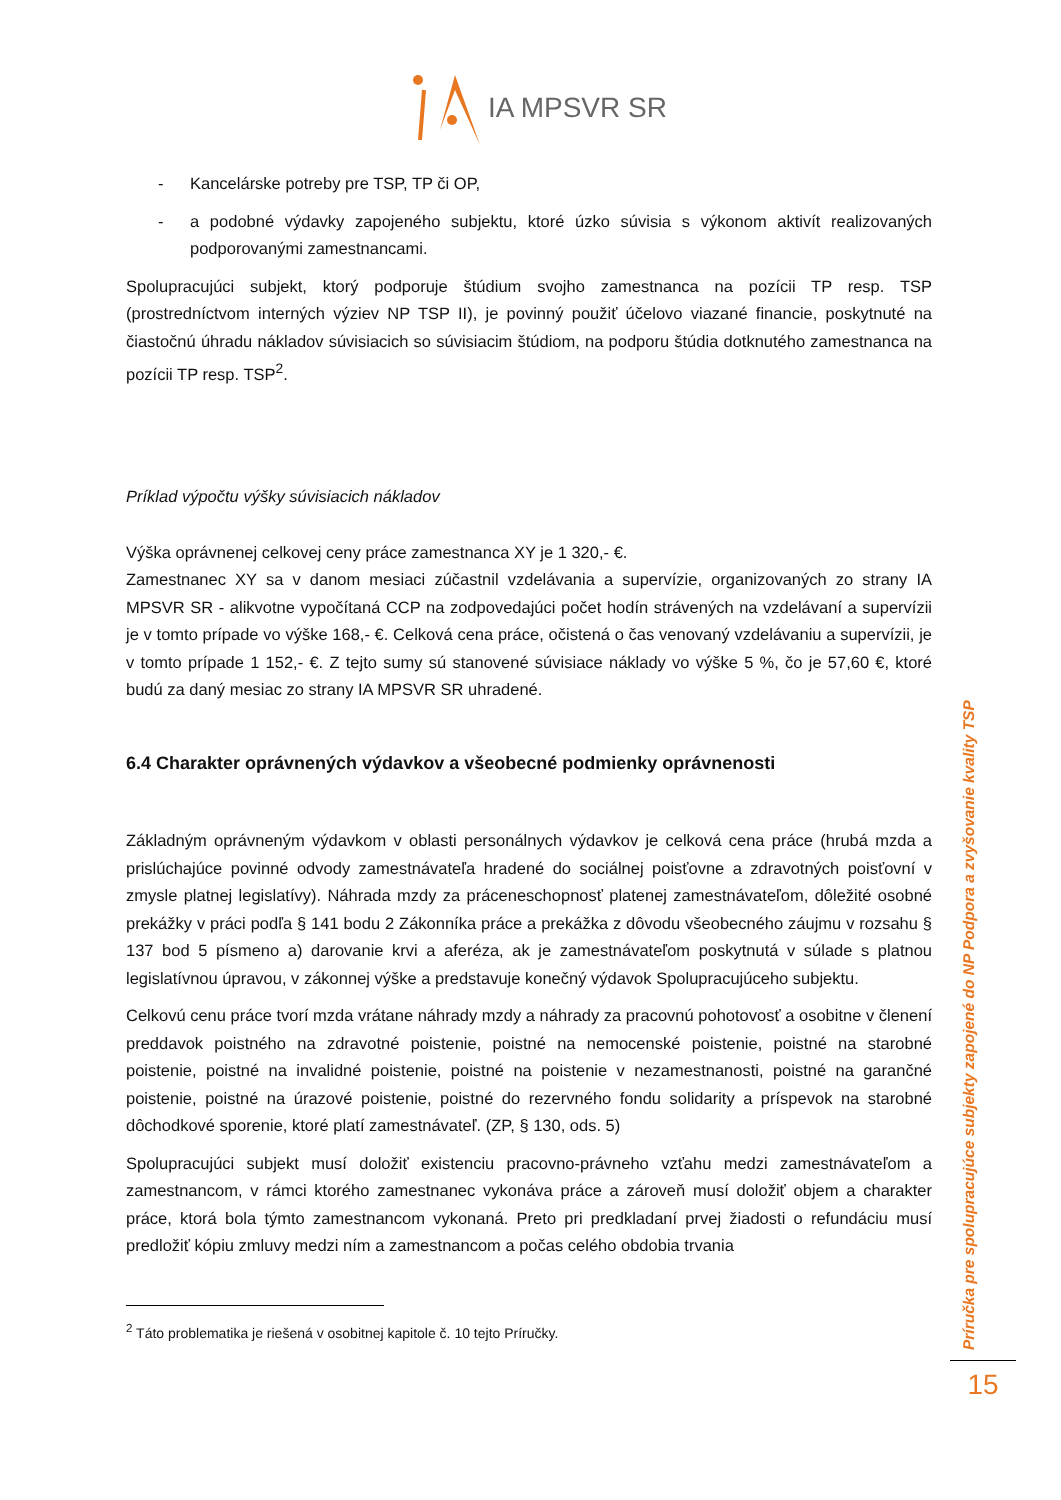IA MPSVR SR
- Kancelárske potreby pre TSP, TP či OP,
- a podobné výdavky zapojeného subjektu, ktoré úzko súvisia s výkonom aktivít realizovaných podporovanými zamestnancami.
Spolupracujúci subjekt, ktorý podporuje štúdium svojho zamestnanca na pozícii TP resp. TSP (prostredníctvom interných výziev NP TSP II), je povinný použiť účelovo viazané financie, poskytnuté na čiastočnú úhradu nákladov súvisiacich so súvisiacim štúdiom, na podporu štúdia dotknutého zamestnanca na pozícii TP resp. TSP<sup>2</sup>.
Príklad výpočtu výšky súvisiacich nákladov
Výška oprávnenej celkovej ceny práce zamestnanca XY je 1 320,- €.
Zamestnanec XY sa v danom mesiaci zúčastnil vzdelávania a supervízie, organizovaných zo strany IA MPSVR SR - alikvotne vypočítaná CCP na zodpovedajúci počet hodín strávených na vzdelávaní a supervízii je v tomto prípade vo výške 168,- €. Celková cena práce, očistená o čas venovaný vzdelávaniu a supervízii, je v tomto prípade 1 152,- €. Z tejto sumy sú stanovené súvisiace náklady vo výške 5 %, čo je 57,60 €, ktoré budú za daný mesiac zo strany IA MPSVR SR uhradené.
6.4 Charakter oprávnených výdavkov a všeobecné podmienky oprávnenosti
Základným oprávneným výdavkom v oblasti personálnych výdavkov je celková cena práce (hrubá mzda a prislúchajúce povinné odvody zamestnávateľa hradené do sociálnej poisťovne a zdravotných poisťovní v zmysle platnej legislatívy). Náhrada mzdy za práceneschopnosť platenej zamestnávateľom, dôležité osobné prekážky v práci podľa § 141 bodu 2 Zákonníka práce a prekážka z dôvodu všeobecného záujmu v rozsahu § 137 bod 5 písmeno a) darovanie krvi a aferéza, ak je zamestnávateľom poskytnutá v súlade s platnou legislatívnou úpravou, v zákonnej výške a predstavuje konečný výdavok Spolupracujúceho subjektu.
Celkovú cenu práce tvorí mzda vrátane náhrady mzdy a náhrady za pracovnú pohotovosť a osobitne v členení preddavok poistného na zdravotné poistenie, poistné na nemocenské poistenie, poistné na starobné poistenie, poistné na invalidné poistenie, poistné na poistenie v nezamestnanosti, poistné na garančné poistenie, poistné na úrazové poistenie, poistné do rezervného fondu solidarity a príspevok na starobné dôchodkové sporenie, ktoré platí zamestnávateľ. (ZP, § 130, ods. 5)
Spolupracujúci subjekt musí doložiť existenciu pracovno-právneho vzťahu medzi zamestnávateľom a zamestnancom, v rámci ktorého zamestnanec vykonáva práce a zároveň musí doložiť objem a charakter práce, ktorá bola týmto zamestnancom vykonaná. Preto pri predkladaní prvej žiadosti o refundáciu musí predložiť kópiu zmluvy medzi ním a zamestnancom a počas celého obdobia trvania
<sup>2</sup> Táto problematika je riešená v osobitnej kapitole č. 10 tejto Príručky.
Príručka pre spolupracujúce subjekty zapojené do NP Podpora a zvyšovanie kvality TSP
15